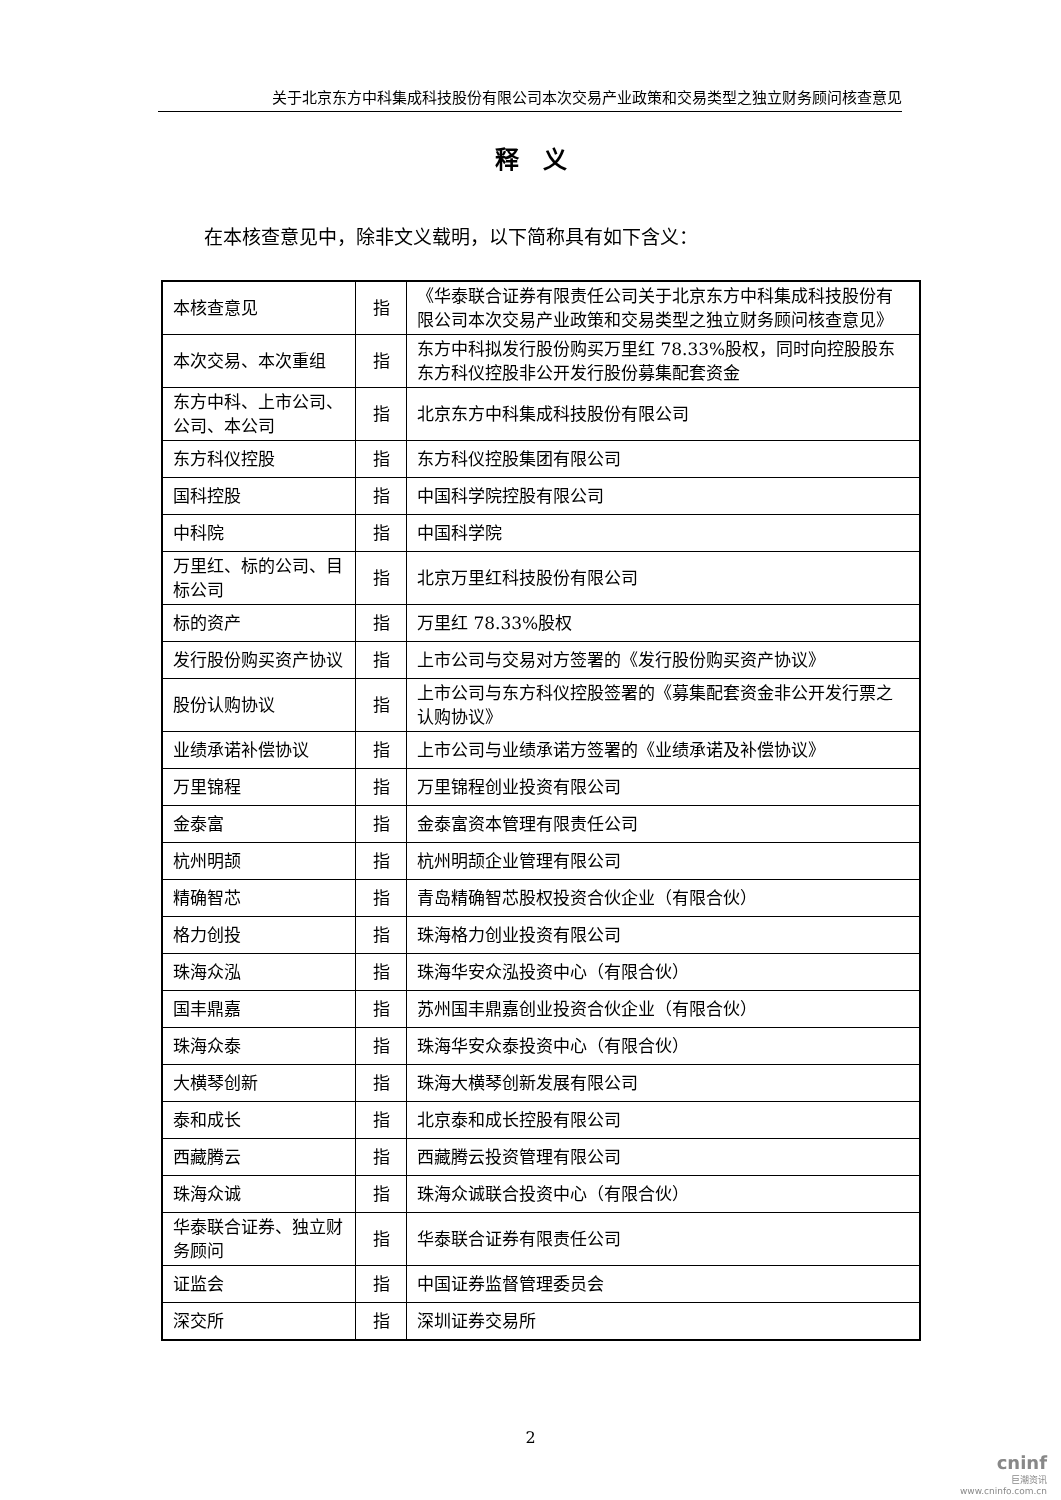关于北京东方中科集成科技股份有限公司本次交易产业政策和交易类型之独立财务顾问核查意见
释　义
在本核查意见中，除非文义载明，以下简称具有如下含义：
| 本核查意见 | 指 | 《华泰联合证券有限责任公司关于北京东方中科集成科技股份有限公司本次交易产业政策和交易类型之独立财务顾问核查意见》 |
| 本次交易、本次重组 | 指 | 东方中科拟发行股份购买万里红 78.33%股权，同时向控股股东东方科仪控股非公开发行股份募集配套资金 |
| 东方中科、上市公司、公司、本公司 | 指 | 北京东方中科集成科技股份有限公司 |
| 东方科仪控股 | 指 | 东方科仪控股集团有限公司 |
| 国科控股 | 指 | 中国科学院控股有限公司 |
| 中科院 | 指 | 中国科学院 |
| 万里红、标的公司、目标公司 | 指 | 北京万里红科技股份有限公司 |
| 标的资产 | 指 | 万里红 78.33%股权 |
| 发行股份购买资产协议 | 指 | 上市公司与交易对方签署的《发行股份购买资产协议》 |
| 股份认购协议 | 指 | 上市公司与东方科仪控股签署的《募集配套资金非公开发行票之认购协议》 |
| 业绩承诺补偿协议 | 指 | 上市公司与业绩承诺方签署的《业绩承诺及补偿协议》 |
| 万里锦程 | 指 | 万里锦程创业投资有限公司 |
| 金泰富 | 指 | 金泰富资本管理有限责任公司 |
| 杭州明颉 | 指 | 杭州明颉企业管理有限公司 |
| 精确智芯 | 指 | 青岛精确智芯股权投资合伙企业（有限合伙） |
| 格力创投 | 指 | 珠海格力创业投资有限公司 |
| 珠海众泓 | 指 | 珠海华安众泓投资中心（有限合伙） |
| 国丰鼎嘉 | 指 | 苏州国丰鼎嘉创业投资合伙企业（有限合伙） |
| 珠海众泰 | 指 | 珠海华安众泰投资中心（有限合伙） |
| 大横琴创新 | 指 | 珠海大横琴创新发展有限公司 |
| 泰和成长 | 指 | 北京泰和成长控股有限公司 |
| 西藏腾云 | 指 | 西藏腾云投资管理有限公司 |
| 珠海众诚 | 指 | 珠海众诚联合投资中心（有限合伙） |
| 华泰联合证券、独立财务顾问 | 指 | 华泰联合证券有限责任公司 |
| 证监会 | 指 | 中国证券监督管理委员会 |
| 深交所 | 指 | 深圳证券交易所 |
2
cninf
巨潮资讯
www.cninfo.com.cn